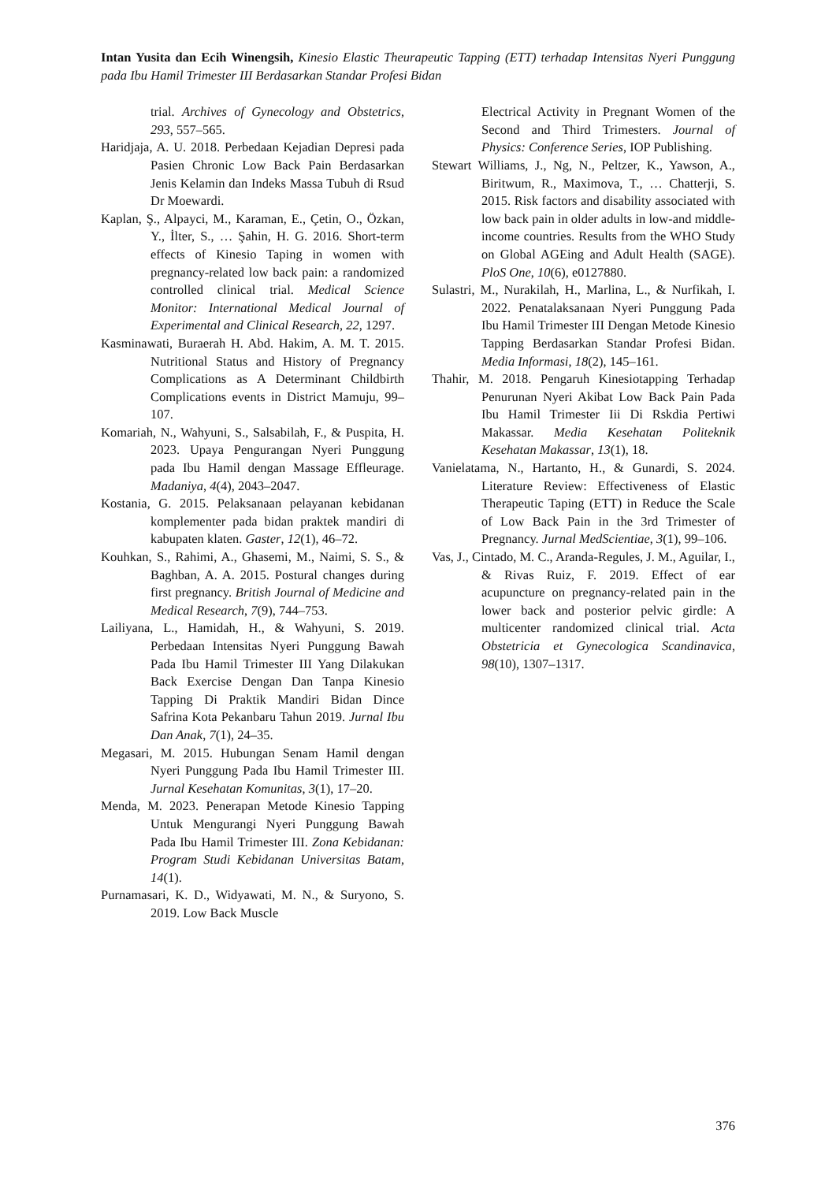Intan Yusita dan Ecih Winengsih, Kinesio Elastic Theurapeutic Tapping (ETT) terhadap Intensitas Nyeri Punggung pada Ibu Hamil Trimester III Berdasarkan Standar Profesi Bidan
trial. Archives of Gynecology and Obstetrics, 293, 557–565.
Haridjaja, A. U. 2018. Perbedaan Kejadian Depresi pada Pasien Chronic Low Back Pain Berdasarkan Jenis Kelamin dan Indeks Massa Tubuh di Rsud Dr Moewardi.
Kaplan, Ş., Alpayci, M., Karaman, E., Çetin, O., Özkan, Y., İlter, S., … Şahin, H. G. 2016. Short-term effects of Kinesio Taping in women with pregnancy-related low back pain: a randomized controlled clinical trial. Medical Science Monitor: International Medical Journal of Experimental and Clinical Research, 22, 1297.
Kasminawati, Buraerah H. Abd. Hakim, A. M. T. 2015. Nutritional Status and History of Pregnancy Complications as A Determinant Childbirth Complications events in District Mamuju, 99–107.
Komariah, N., Wahyuni, S., Salsabilah, F., & Puspita, H. 2023. Upaya Pengurangan Nyeri Punggung pada Ibu Hamil dengan Massage Effleurage. Madaniya, 4(4), 2043–2047.
Kostania, G. 2015. Pelaksanaan pelayanan kebidanan komplementer pada bidan praktek mandiri di kabupaten klaten. Gaster, 12(1), 46–72.
Kouhkan, S., Rahimi, A., Ghasemi, M., Naimi, S. S., & Baghban, A. A. 2015. Postural changes during first pregnancy. British Journal of Medicine and Medical Research, 7(9), 744–753.
Lailiyana, L., Hamidah, H., & Wahyuni, S. 2019. Perbedaan Intensitas Nyeri Punggung Bawah Pada Ibu Hamil Trimester III Yang Dilakukan Back Exercise Dengan Dan Tanpa Kinesio Tapping Di Praktik Mandiri Bidan Dince Safrina Kota Pekanbaru Tahun 2019. Jurnal Ibu Dan Anak, 7(1), 24–35.
Megasari, M. 2015. Hubungan Senam Hamil dengan Nyeri Punggung Pada Ibu Hamil Trimester III. Jurnal Kesehatan Komunitas, 3(1), 17–20.
Menda, M. 2023. Penerapan Metode Kinesio Tapping Untuk Mengurangi Nyeri Punggung Bawah Pada Ibu Hamil Trimester III. Zona Kebidanan: Program Studi Kebidanan Universitas Batam, 14(1).
Purnamasari, K. D., Widyawati, M. N., & Suryono, S. 2019. Low Back Muscle
Electrical Activity in Pregnant Women of the Second and Third Trimesters. Journal of Physics: Conference Series, IOP Publishing.
Stewart Williams, J., Ng, N., Peltzer, K., Yawson, A., Biritwum, R., Maximova, T., … Chatterji, S. 2015. Risk factors and disability associated with low back pain in older adults in low-and middle-income countries. Results from the WHO Study on Global AGEing and Adult Health (SAGE). PloS One, 10(6), e0127880.
Sulastri, M., Nurakilah, H., Marlina, L., & Nurfikah, I. 2022. Penatalaksanaan Nyeri Punggung Pada Ibu Hamil Trimester III Dengan Metode Kinesio Tapping Berdasarkan Standar Profesi Bidan. Media Informasi, 18(2), 145–161.
Thahir, M. 2018. Pengaruh Kinesiotapping Terhadap Penurunan Nyeri Akibat Low Back Pain Pada Ibu Hamil Trimester Iii Di Rskdia Pertiwi Makassar. Media Kesehatan Politeknik Kesehatan Makassar, 13(1), 18.
Vanielatama, N., Hartanto, H., & Gunardi, S. 2024. Literature Review: Effectiveness of Elastic Therapeutic Taping (ETT) in Reduce the Scale of Low Back Pain in the 3rd Trimester of Pregnancy. Jurnal MedScientiae, 3(1), 99–106.
Vas, J., Cintado, M. C., Aranda-Regules, J. M., Aguilar, I., & Rivas Ruiz, F. 2019. Effect of ear acupuncture on pregnancy-related pain in the lower back and posterior pelvic girdle: A multicenter randomized clinical trial. Acta Obstetricia et Gynecologica Scandinavica, 98(10), 1307–1317.
376